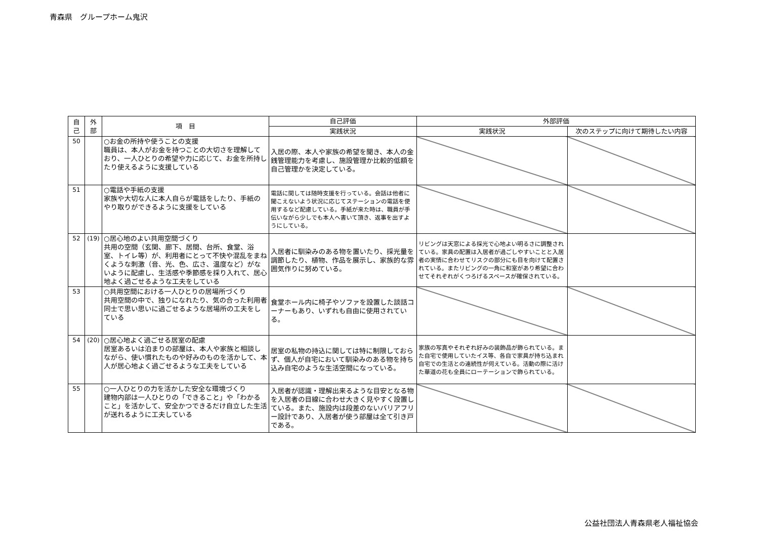青森県　グループホーム鬼沢
| 自 己 | 外 部 | 項 目 | 自己評価 | 外部評価 | |
| --- | --- | --- | --- | --- | --- |
| | | | 実践状況 | 実践状況 | 次のステップに向けて期待したい内容 |
| 50 | | ○お金の所持や使うことの支援 職員は、本人がお金を持つことの大切さを理解しており、一人ひとりの希望や力に応じて、お金を所持したり使えるように支援している | 入居の際、本人や家族の希望を聞き、本人の金銭管理能力を考慮し、施設管理か比較的低額を自己管理かを決定している。 | | |
| 51 | | ○電話や手紙の支援 家族や大切な人に本人自らが電話をしたり、手紙のやり取りができるように支援をしている | 電話に関しては随時支援を行っている。会話は他者に聞こえないよう状況に応じてステーションの電話を使用するなど配慮している。手紙が来た時は、職員が手伝いながら少しでも本人へ書いて頂き、返事を出すようにしている。 | | |
| 52 | (19) | ○居心地のよい共用空間づくり 共用の空間（玄関、廊下、居間、台所、食堂、浴室、トイレ等）が、利用者にとって不快や混乱をまねくような刺激（音、光、色、広さ、温度など）がないように配慮し、生活感や季節感を採り入れて、居心地よく過ごせるような工夫をしている | 入居者に馴染みのある物を置いたり、採光量を調節したり、植物、作品を展示し、家族的な雰囲気作りに努めている。 | リビングは天窓による採光で心地よい明るさに調整されている。家具の配置は入居者が過ごしやすいことと入居者の実情に合わせてリスクの部分にも目を向けて配置されている。またリビングの一角に和室があり希望に合わせてそれぞれがくつろげるスペースが確保されている。 | |
| 53 | | ○共用空間における一人ひとりの居場所づくり 共用空間の中で、独りになれたり、気の合った利用者同士で思い思いに過ごせるような居場所の工夫をしている | 食堂ホール内に椅子やソファを設置した談話コーナーもあり、いずれも自由に使用されている。 | | |
| 54 | (20) | ○居心地よく過ごせる居室の配慮 居室あるいは泊まりの部屋は、本人や家族と相談しながら、使い慣れたものや好みのものを活かして、本人が居心地よく過ごせるような工夫をしている | 居室の私物の持込に関しては特に制限しておらず、個人が自宅において馴染みのある物を持ち込み自宅のような生活空間になっている。 | 家族の写真やそれぞれ好みの装飾品が飾られている。また自宅で使用していたイス等、各自で家具が持ち込まれ自宅での生活との連続性が伺えている。活動の際に活けた華道の花も全員にローテーションで飾られている。 | |
| 55 | | ○一人ひとりの力を活かした安全な環境づくり 建物内部は一人ひとりの「できること」や「わかること」を活かして、安全かつできるだけ自立した生活が送れるように工夫している | 入居者が認識・理解出来るような目安となる物を入居者の目線に合わせ大きく見やすく設置している。また、施設内は段差のないバリアフリー設計であり、入居者が使う部屋は全て引き戸である。 | | |
公益社団法人青森県老人福祉協会